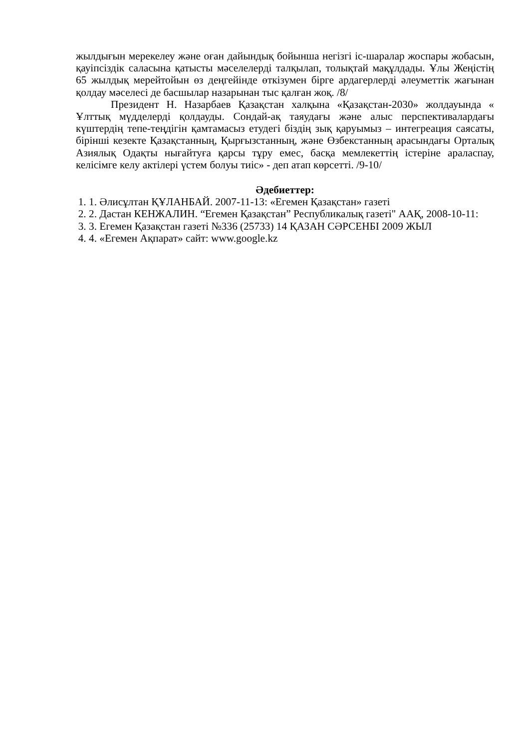жылдығын мерекелеу және оған дайындық бойынша негізгі іс-шаралар жоспары жобасын, қауіпсіздік саласына қатысты мәселелерді талқылап, толықтай мақұлдады. Ұлы Жеңістің 65 жылдық мерейтойын өз деңгейінде өткізумен бірге ардагерлерді әлеуметтік жағынан қолдау мәселесі де басшылар назарынан тыс қалған жоқ. /8/
Президент Н. Назарбаев Қазақстан халқына «Қазақстан-2030» жолдауында « Ұлттық мүдделерді қолдауды. Сондай-ақ таяудағы және алыс перспективалардағы күштердің тепе-теңдігін қамтамасыз етудегі біздің зық қаруымыз – интегреация саясаты, бірінші кезекте Қазақстанның, Қырғызстанның, және Өзбекстанның арасындағы Орталық Азиялық Одақты нығайтуға қарсы тұру емес, басқа мемлекеттің істеріне араласпау, келісімге келу актілері үстем болуы тиіс» - деп атап көрсетті. /9-10/
Әдебиеттер:
1. 1. Әлисұлтан ҚҰЛАНБАЙ. 2007-11-13: «Егемен Қазақстан» газеті
2. 2. Дастан КЕНЖАЛИН. “Егемен Қазақстан” Республикалық газеті" ААҚ, 2008-10-11:
3. 3. Егемен Қазақстан газеті №336 (25733) 14 ҚАЗАН СӘРСЕНБІ 2009 ЖЫЛ
4. 4. «Егемен Ақпарат» сайт: www.google.kz